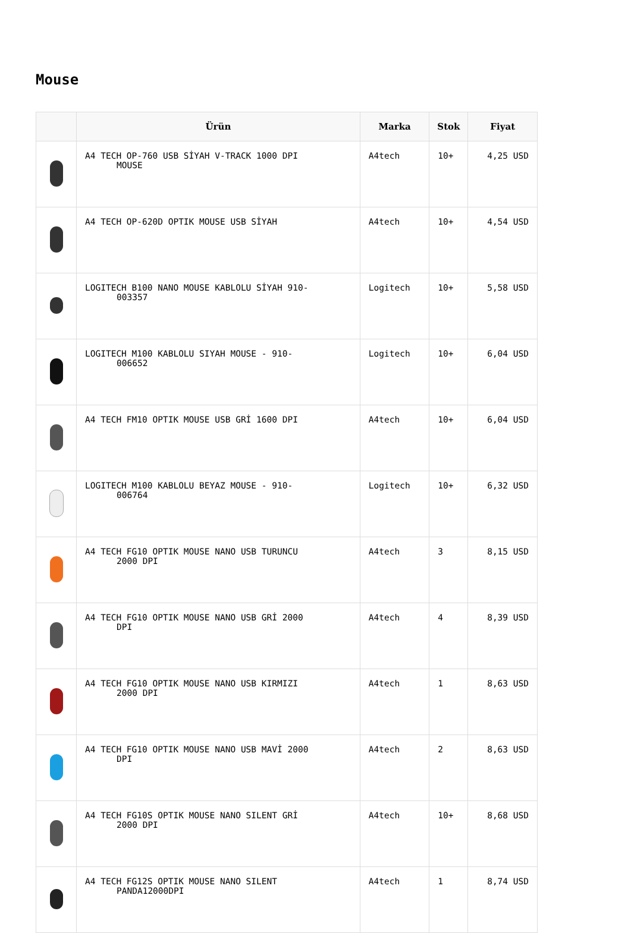Mouse
| | Ürün | Marka | Stok | Fiyat |
| --- | --- | --- | --- | --- |
| | A4 TECH OP-760 USB SİYAH V-TRACK 1000 DPI MOUSE | A4tech | 10+ | 4,25 USD |
| | A4 TECH OP-620D OPTIK MOUSE USB SİYAH | A4tech | 10+ | 4,54 USD |
| | LOGITECH B100 NANO MOUSE KABLOLU SİYAH 910- 003357 | Logitech | 10+ | 5,58 USD |
| | LOGITECH M100 KABLOLU SIYAH MOUSE - 910- 006652 | Logitech | 10+ | 6,04 USD |
| | A4 TECH FM10 OPTIK MOUSE USB GRİ 1600 DPI | A4tech | 10+ | 6,04 USD |
| | LOGITECH M100 KABLOLU BEYAZ MOUSE - 910- 006764 | Logitech | 10+ | 6,32 USD |
| | A4 TECH FG10 OPTIK MOUSE NANO USB TURUNCU 2000 DPI | A4tech | 3 | 8,15 USD |
| | A4 TECH FG10 OPTIK MOUSE NANO USB GRİ 2000 DPI | A4tech | 4 | 8,39 USD |
| | A4 TECH FG10 OPTIK MOUSE NANO USB KIRMIZI 2000 DPI | A4tech | 1 | 8,63 USD |
| | A4 TECH FG10 OPTIK MOUSE NANO USB MAVİ 2000 DPI | A4tech | 2 | 8,63 USD |
| | A4 TECH FG10S OPTIK MOUSE NANO SILENT GRİ 2000 DPI | A4tech | 10+ | 8,68 USD |
| | A4 TECH FG12S OPTIK MOUSE NANO SILENT PANDA12000DPI | A4tech | 1 | 8,74 USD |